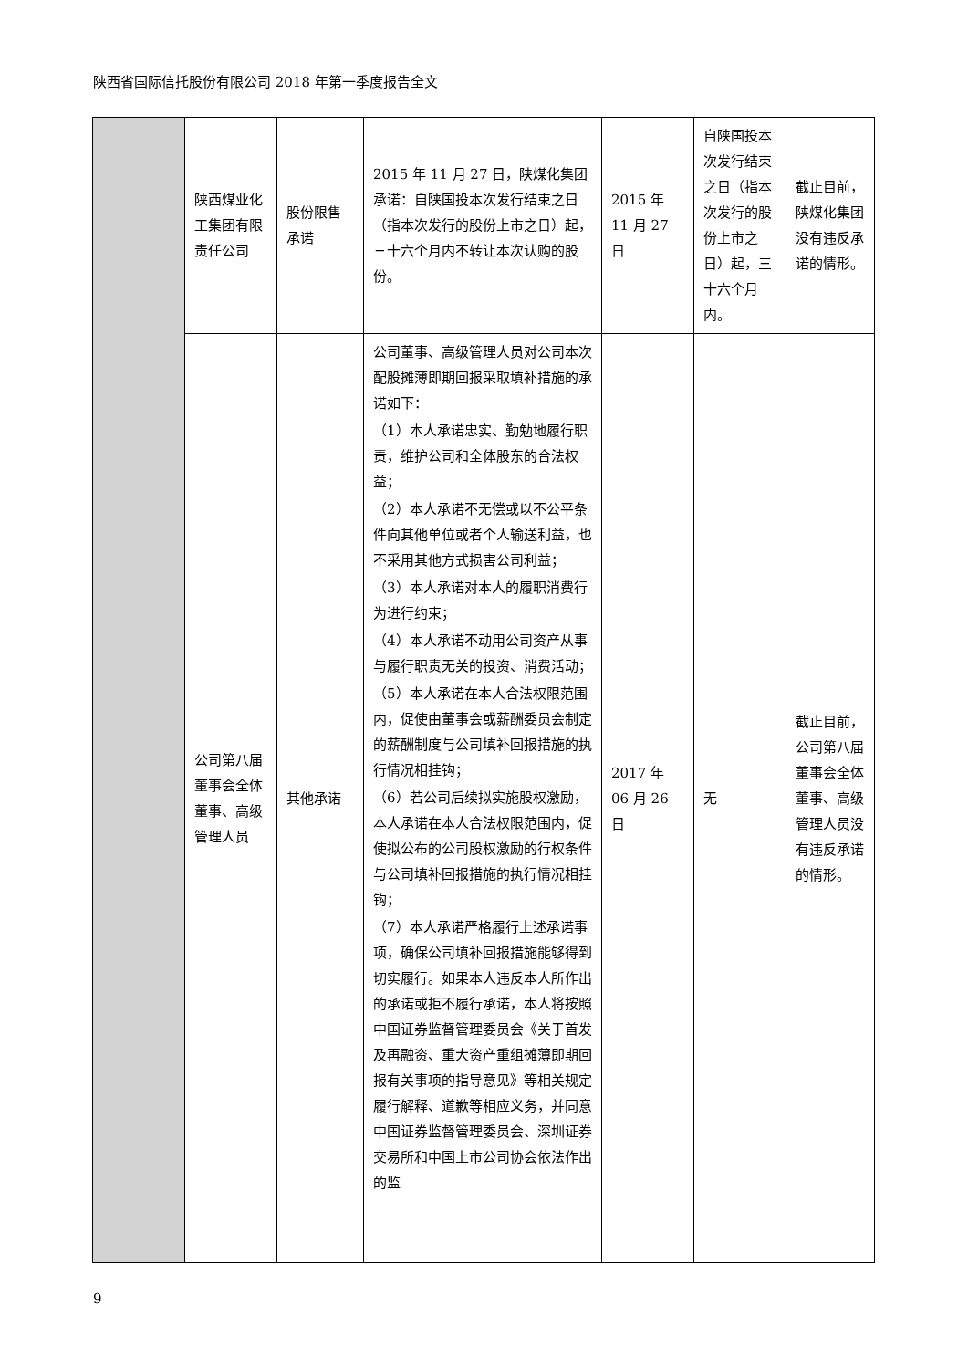陕西省国际信托股份有限公司 2018 年第一季度报告全文
| | 陕西煤业化工集团有限责任公司 | 股份限售承诺 | 2015 年 11 月 27 日，陕煤化集团承诺：自陕国投本次发行结束之日（指本次发行的股份上市之日）起，三十六个月内不转让本次认购的股份。 | 2015 年 11 月 27 日 | 自陕国投本次发行结束之日（指本次发行的股份上市之日）起，三十六个月内。 | 截止目前，陕煤化集团没有违反承诺的情形。 |
| | 公司第八届董事会全体董事、高级管理人员 | 其他承诺 | 公司董事、高级管理人员对公司本次配股摊薄即期回报采取填补措施的承诺如下： （1）本人承诺忠实、勤勉地履行职责，维护公司和全体股东的合法权益； （2）本人承诺不无偿或以不公平条件向其他单位或者个人输送利益，也不采用其他方式损害公司利益； （3）本人承诺对本人的履职消费行为进行约束； （4）本人承诺不动用公司资产从事与履行职责无关的投资、消费活动； （5）本人承诺在本人合法权限范围内，促使由董事会或薪酬委员会制定的薪酬制度与公司填补回报措施的执行情况相挂钩； （6）若公司后续拟实施股权激励，本人承诺在本人合法权限范围内，促使拟公布的公司股权激励的行权条件与公司填补回报措施的执行情况相挂钩； （7）本人承诺严格履行上述承诺事项，确保公司填补回报措施能够得到切实履行。如果本人违反本人所作出的承诺或拒不履行承诺，本人将按照中国证券监督管理委员会《关于首发及再融资、重大资产重组摊薄即期回报有关事项的指导意见》等相关规定履行解释、道歉等相应义务，并同意中国证券监督管理委员会、深圳证券交易所和中国上市公司协会依法作出的监 | 2017 年 06 月 26 日 | 无 | 截止目前，公司第八届董事会全体董事、高级管理人员没有违反承诺的情形。 |
9